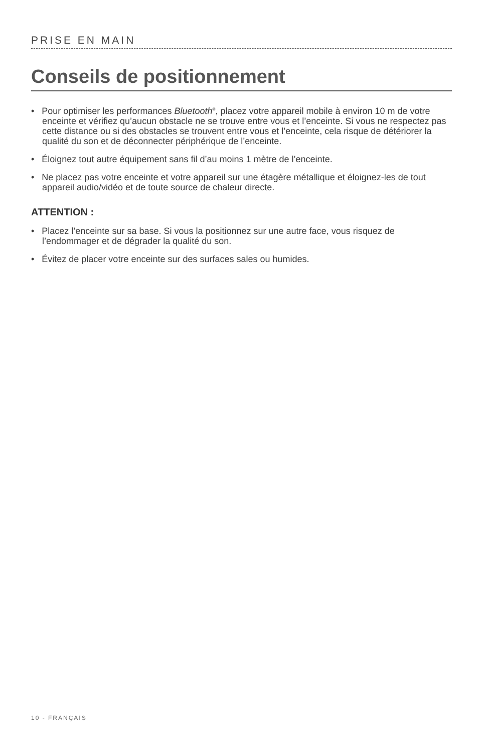PRISE EN MAIN
Conseils de positionnement
• Pour optimiser les performances Bluetooth<sup>®</sup>, placez votre appareil mobile à environ 10 m de votre enceinte et vérifiez qu’aucun obstacle ne se trouve entre vous et l’enceinte. Si vous ne respectez pas cette distance ou si des obstacles se trouvent entre vous et l’enceinte, cela risque de détériorer la qualité du son et de déconnecter périphérique de l’enceinte.
• Éloignez tout autre équipement sans fil d’au moins 1 mètre de l’enceinte.
• Ne placez pas votre enceinte et votre appareil sur une étagère métallique et éloignez-les de tout appareil audio/vidéo et de toute source de chaleur directe.
ATTENTION :
• Placez l’enceinte sur sa base. Si vous la positionnez sur une autre face, vous risquez de l’endommager et de dégrader la qualité du son.
• Évitez de placer votre enceinte sur des surfaces sales ou humides.
10 - FRANÇAIS